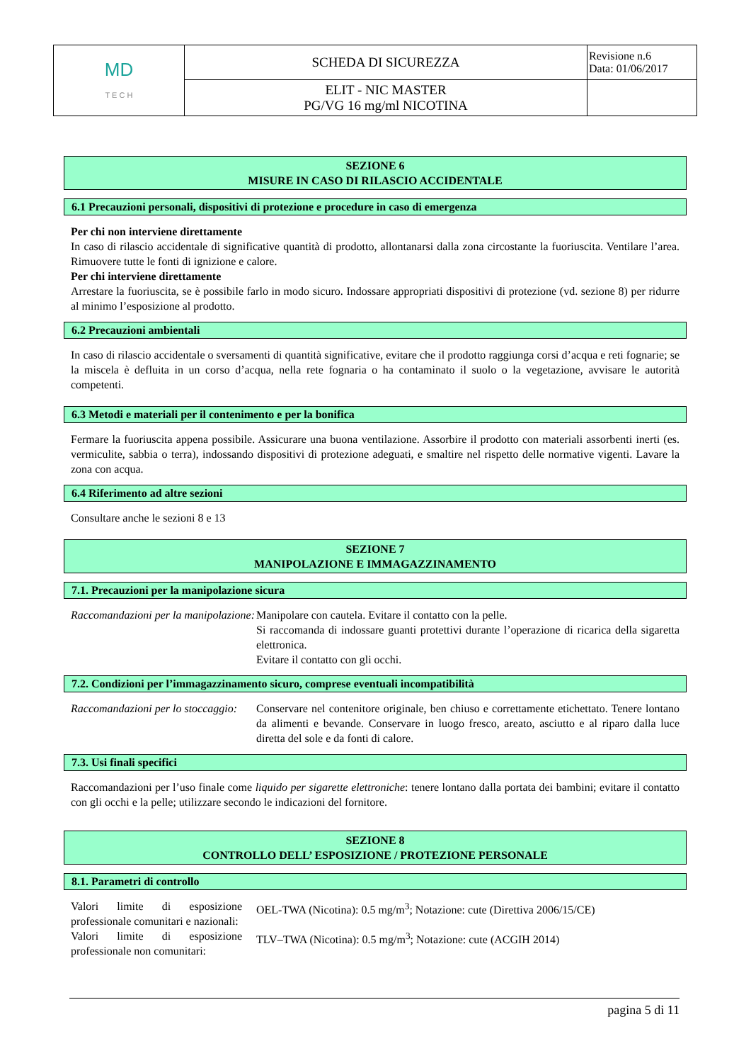| MD T E C H | SCHEDA DI SICUREZZA | Revisione n.6 Data: 01/06/2017 |
| | ELIT - NIC MASTER PG/VG 16 mg/ml NICOTINA | |
SEZIONE 6
MISURE IN CASO DI RILASCIO ACCIDENTALE
6.1 Precauzioni personali, dispositivi di protezione e procedure in caso di emergenza
Per chi non interviene direttamente
In caso di rilascio accidentale di significative quantità di prodotto, allontanarsi dalla zona circostante la fuoriuscita. Ventilare l’area. Rimuovere tutte le fonti di ignizione e calore.
Per chi interviene direttamente
Arrestare la fuoriuscita, se è possibile farlo in modo sicuro. Indossare appropriati dispositivi di protezione (vd. sezione 8) per ridurre al minimo l’esposizione al prodotto.
6.2 Precauzioni ambientali
In caso di rilascio accidentale o sversamenti di quantità significative, evitare che il prodotto raggiunga corsi d’acqua e reti fognarie; se la miscela è defluita in un corso d’acqua, nella rete fognaria o ha contaminato il suolo o la vegetazione, avvisare le autorità competenti.
6.3 Metodi e materiali per il contenimento e per la bonifica
Fermare la fuoriuscita appena possibile. Assicurare una buona ventilazione. Assorbire il prodotto con materiali assorbenti inerti (es. vermiculite, sabbia o terra), indossando dispositivi di protezione adeguati, e smaltire nel rispetto delle normative vigenti. Lavare la zona con acqua.
6.4 Riferimento ad altre sezioni
Consultare anche le sezioni 8 e 13
SEZIONE 7
MANIPOLAZIONE E IMMAGAZZINAMENTO
7.1. Precauzioni per la manipolazione sicura
Raccomandazioni per la manipolazione:
Manipolare con cautela. Evitare il contatto con la pelle.
Si raccomanda di indossare guanti protettivi durante l’operazione di ricarica della sigaretta elettronica.
Evitare il contatto con gli occhi.
7.2. Condizioni per l’immagazzinamento sicuro, comprese eventuali incompatibilità
Raccomandazioni per lo stoccaggio:
Conservare nel contenitore originale, ben chiuso e correttamente etichettato. Tenere lontano da alimenti e bevande. Conservare in luogo fresco, areato, asciutto e al riparo dalla luce diretta del sole e da fonti di calore.
7.3. Usi finali specifici
Raccomandazioni per l’uso finale come liquido per sigarette elettroniche: tenere lontano dalla portata dei bambini; evitare il contatto con gli occhi e la pelle; utilizzare secondo le indicazioni del fornitore.
SEZIONE 8
CONTROLLO DELL’ ESPOSIZIONE / PROTEZIONE PERSONALE
8.1. Parametri di controllo
Valori limite di esposizione professionale comunitari e nazionali:
OEL-TWA (Nicotina): 0.5 mg/m<sup>3</sup>; Notazione: cute (Direttiva 2006/15/CE)
Valori limite di esposizione professionale non comunitari:
TLV–TWA (Nicotina): 0.5 mg/m<sup>3</sup>; Notazione: cute (ACGIH 2014)
pagina 5 di 11